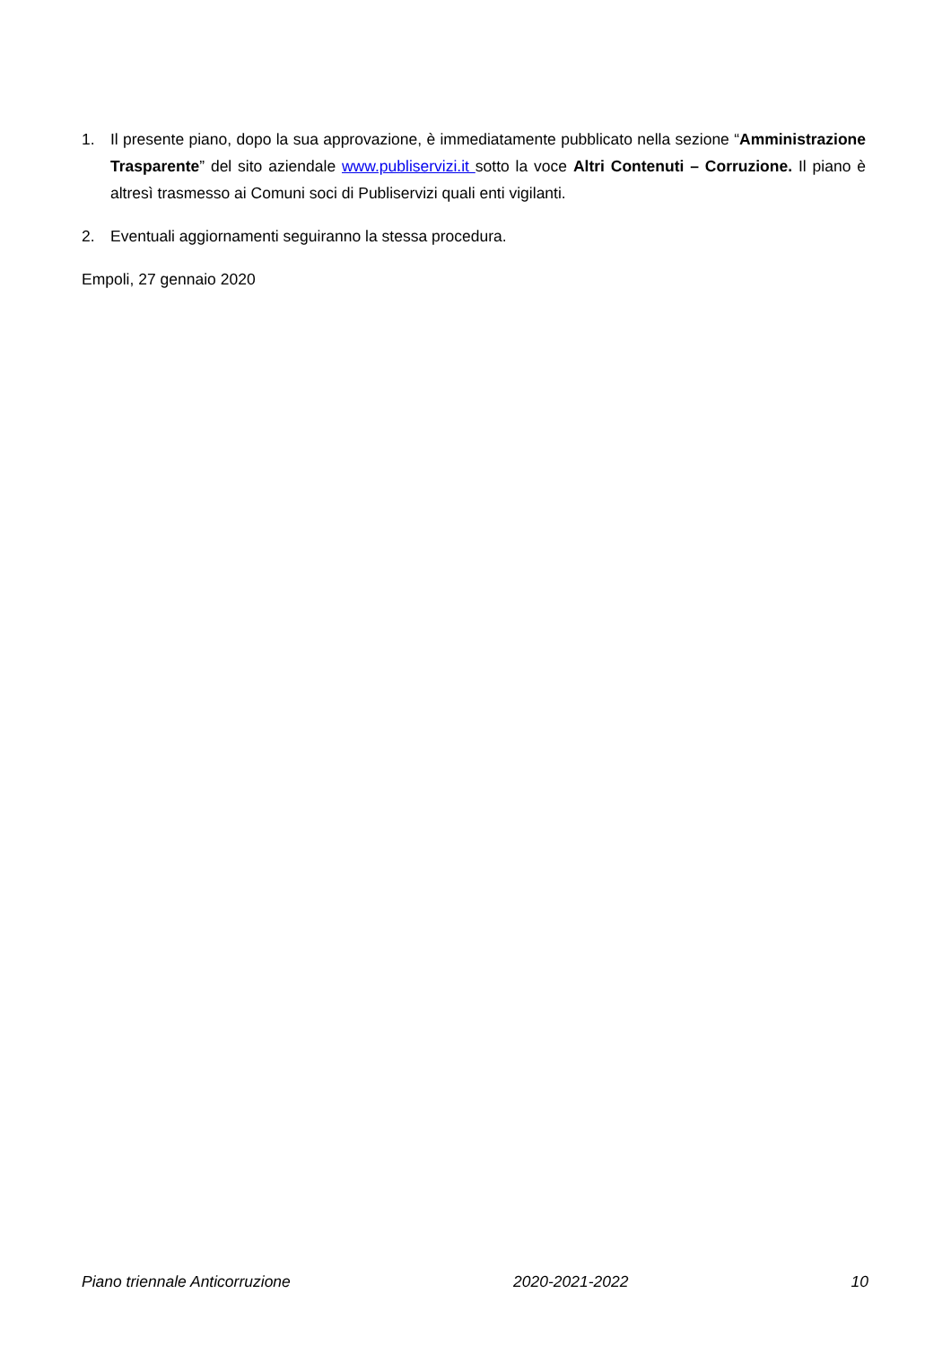1. Il presente piano, dopo la sua approvazione, è immediatamente pubblicato nella sezione “Amministrazione Trasparente” del sito aziendale www.publiservizi.it sotto la voce Altri Contenuti – Corruzione. Il piano è altresì trasmesso ai Comuni soci di Publiservizi quali enti vigilanti.
2. Eventuali aggiornamenti seguiranno la stessa procedura.
Empoli, 27 gennaio 2020
Piano triennale Anticorruzione 2020-2021-2022 10